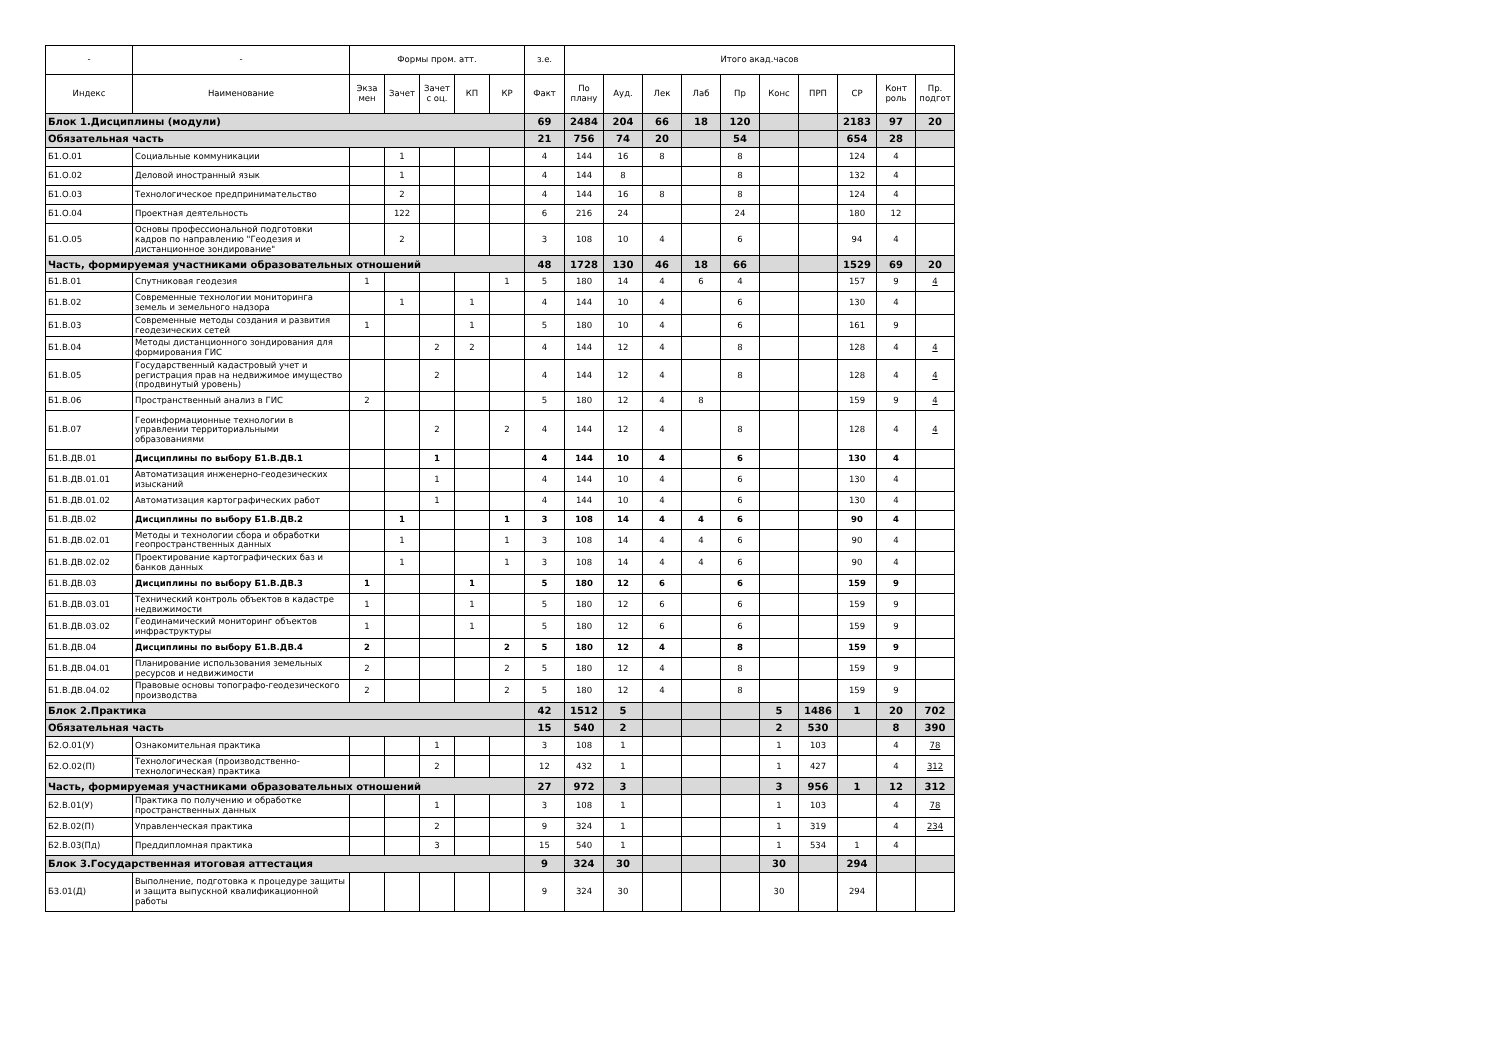| - | - | Формы пром. атт. | | | | | з.е. | Итого акад.часов | | | | | | | | | |
| --- | --- | --- | --- | --- | --- | --- | --- | --- | --- | --- | --- | --- | --- | --- | --- | --- | --- |
| Индекс | Наименование | Экза мен | Зачет | Зачет с оц. | КП | КР | Факт | По плану | Ауд. | Лек | Лаб | Пр | Конс | ПРП | СР | Конт роль | Пр. подгот |
| Блок 1.Дисциплины (модули) | | | | | | | 69 | 2484 | 204 | 66 | 18 | 120 | | | 2183 | 97 | 20 |
| Обязательная часть | | | | | | | 21 | 756 | 74 | 20 | | 54 | | | 654 | 28 | |
| Б1.О.01 | Социальные коммуникации | | 1 | | | | 4 | 144 | 16 | 8 | | 8 | | | 124 | 4 | |
| Б1.О.02 | Деловой иностранный язык | | 1 | | | | 4 | 144 | 8 | | | 8 | | | 132 | 4 | |
| Б1.О.03 | Технологическое предпринимательство | | 2 | | | | 4 | 144 | 16 | 8 | | 8 | | | 124 | 4 | |
| Б1.О.04 | Проектная деятельность | | 122 | | | | 6 | 216 | 24 | | | 24 | | | 180 | 12 | |
| Б1.О.05 | Основы профессиональной подготовки кадров по направлению "Геодезия и дистанционное зондирование" | | 2 | | | | 3 | 108 | 10 | 4 | | 6 | | | 94 | 4 | |
| Часть, формируемая участниками образовательных отношений | | | | | | | 48 | 1728 | 130 | 46 | 18 | 66 | | | 1529 | 69 | 20 |
| Б1.В.01 | Спутниковая геодезия | 1 | | | | 1 | 5 | 180 | 14 | 4 | 6 | 4 | | | 157 | 9 | 4 |
| Б1.В.02 | Современные технологии мониторинга земель и земельного надзора | | 1 | | 1 | | 4 | 144 | 10 | 4 | | 6 | | | 130 | 4 | |
| Б1.В.03 | Современные методы создания и развития геодезических сетей | 1 | | | 1 | | 5 | 180 | 10 | 4 | | 6 | | | 161 | 9 | |
| Б1.В.04 | Методы дистанционного зондирования для формирования ГИС | | | 2 | 2 | | 4 | 144 | 12 | 4 | | 8 | | | 128 | 4 | 4 |
| Б1.В.05 | Государственный кадастровый учет и регистрация прав на недвижимое имущество (продвинутый уровень) | | | 2 | | | 4 | 144 | 12 | 4 | | 8 | | | 128 | 4 | 4 |
| Б1.В.06 | Пространственный анализ в ГИС | 2 | | | | | 5 | 180 | 12 | 4 | 8 | | | | 159 | 9 | 4 |
| Б1.В.07 | Геоинформационные технологии в управлении территориальными образованиями | | | 2 | | 2 | 4 | 144 | 12 | 4 | | 8 | | | 128 | 4 | 4 |
| Б1.В.ДВ.01 | Дисциплины по выбору Б1.В.ДВ.1 | | | 1 | | | 4 | 144 | 10 | 4 | | 6 | | | 130 | 4 | |
| Б1.В.ДВ.01.01 | Автоматизация инженерно-геодезических изысканий | | | 1 | | | 4 | 144 | 10 | 4 | | 6 | | | 130 | 4 | |
| Б1.В.ДВ.01.02 | Автоматизация картографических работ | | | 1 | | | 4 | 144 | 10 | 4 | | 6 | | | 130 | 4 | |
| Б1.В.ДВ.02 | Дисциплины по выбору Б1.В.ДВ.2 | | 1 | | | 1 | 3 | 108 | 14 | 4 | 4 | 6 | | | 90 | 4 | |
| Б1.В.ДВ.02.01 | Методы и технологии сбора и обработки геопространственных данных | | 1 | | | 1 | 3 | 108 | 14 | 4 | 4 | 6 | | | 90 | 4 | |
| Б1.В.ДВ.02.02 | Проектирование картографических баз и банков данных | | 1 | | | 1 | 3 | 108 | 14 | 4 | 4 | 6 | | | 90 | 4 | |
| Б1.В.ДВ.03 | Дисциплины по выбору Б1.В.ДВ.3 | 1 | | | 1 | | 5 | 180 | 12 | 6 | | 6 | | | 159 | 9 | |
| Б1.В.ДВ.03.01 | Технический контроль объектов в кадастре недвижимости | 1 | | | 1 | | 5 | 180 | 12 | 6 | | 6 | | | 159 | 9 | |
| Б1.В.ДВ.03.02 | Геодинамический мониторинг объектов инфраструктуры | 1 | | | 1 | | 5 | 180 | 12 | 6 | | 6 | | | 159 | 9 | |
| Б1.В.ДВ.04 | Дисциплины по выбору Б1.В.ДВ.4 | 2 | | | | 2 | 5 | 180 | 12 | 4 | | 8 | | | 159 | 9 | |
| Б1.В.ДВ.04.01 | Планирование использования земельных ресурсов и недвижимости | 2 | | | | 2 | 5 | 180 | 12 | 4 | | 8 | | | 159 | 9 | |
| Б1.В.ДВ.04.02 | Правовые основы топографо-геодезического производства | 2 | | | | 2 | 5 | 180 | 12 | 4 | | 8 | | | 159 | 9 | |
| Блок 2.Практика | | | | | | | 42 | 1512 | 5 | | | | 5 | 1486 | 1 | 20 | 702 |
| Обязательная часть | | | | | | | 15 | 540 | 2 | | | | 2 | 530 | | 8 | 390 |
| Б2.О.01(У) | Ознакомительная практика | | | 1 | | | 3 | 108 | 1 | | | | 1 | 103 | | 4 | 78 |
| Б2.О.02(П) | Технологическая (производственно-технологическая) практика | | | 2 | | | 12 | 432 | 1 | | | | 1 | 427 | | 4 | 312 |
| Часть, формируемая участниками образовательных отношений | | | | | | | 27 | 972 | 3 | | | | 3 | 956 | 1 | 12 | 312 |
| Б2.В.01(У) | Практика по получению и обработке пространственных данных | | | 1 | | | 3 | 108 | 1 | | | | 1 | 103 | | 4 | 78 |
| Б2.В.02(П) | Управленческая практика | | | 2 | | | 9 | 324 | 1 | | | | 1 | 319 | | 4 | 234 |
| Б2.В.03(Пд) | Преддипломная практика | | | 3 | | | 15 | 540 | 1 | | | | 1 | 534 | 1 | 4 | |
| Блок 3.Государственная итоговая аттестация | | | | | | | 9 | 324 | 30 | | | | 30 | | 294 | | |
| Б3.01(Д) | Выполнение, подготовка к процедуре защиты и защита выпускной квалификационной работы | | | | | | 9 | 324 | 30 | | | | 30 | | 294 | | |